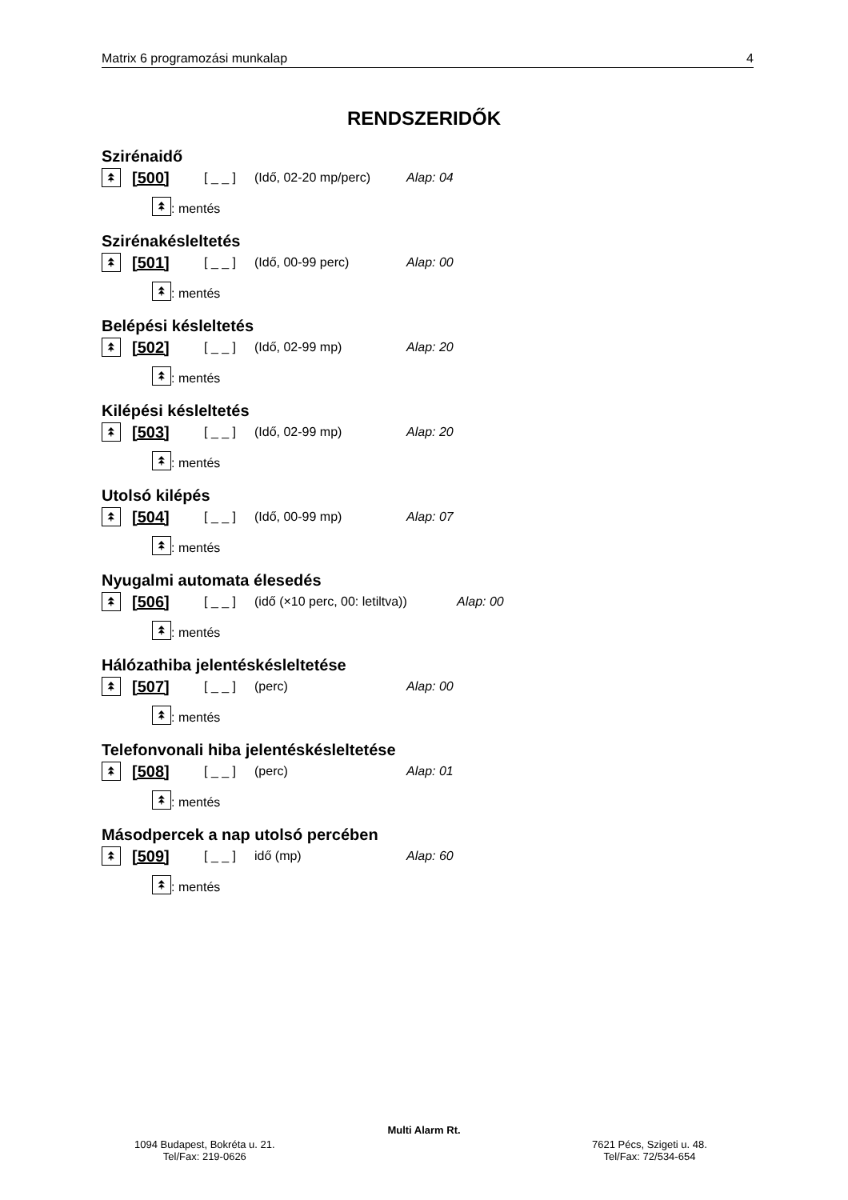Matrix 6 programozási munkalap 4
RENDSZERIDŐK
Szirénaidő
⯭ [500] [ _ _ ] (Idő, 02-20 mp/perc) Alap: 04
⯭: mentés
Szirénakésleltetés
⯭ [501] [ _ _ ] (Idő, 00-99 perc) Alap: 00
⯭: mentés
Belépési késleltetés
⯭ [502] [ _ _ ] (Idő, 02-99 mp) Alap: 20
⯭: mentés
Kilépési késleltetés
⯭ [503] [ _ _ ] (Idő, 02-99 mp) Alap: 20
⯭: mentés
Utolsó kilépés
⯭ [504] [ _ _ ] (Idő, 00-99 mp) Alap: 07
⯭: mentés
Nyugalmi automata élesedés
⯭ [506] [ _ _ ] (idő (×10 perc, 00: letiltva)) Alap: 00
⯭: mentés
Hálózathiba jelentéskésleltetése
⯭ [507] [ _ _ ] (perc) Alap: 00
⯭: mentés
Telefonvonali hiba jelentéskésleltetése
⯭ [508] [ _ _ ] (perc) Alap: 01
⯭: mentés
Másodpercek a nap utolsó percében
⯭ [509] [ _ _ ] idő (mp) Alap: 60
⯭: mentés
Multi Alarm Rt.
1094 Budapest, Bokréta u. 21.
Tel/Fax: 219-0626
7621 Pécs, Szigeti u. 48.
Tel/Fax: 72/534-654